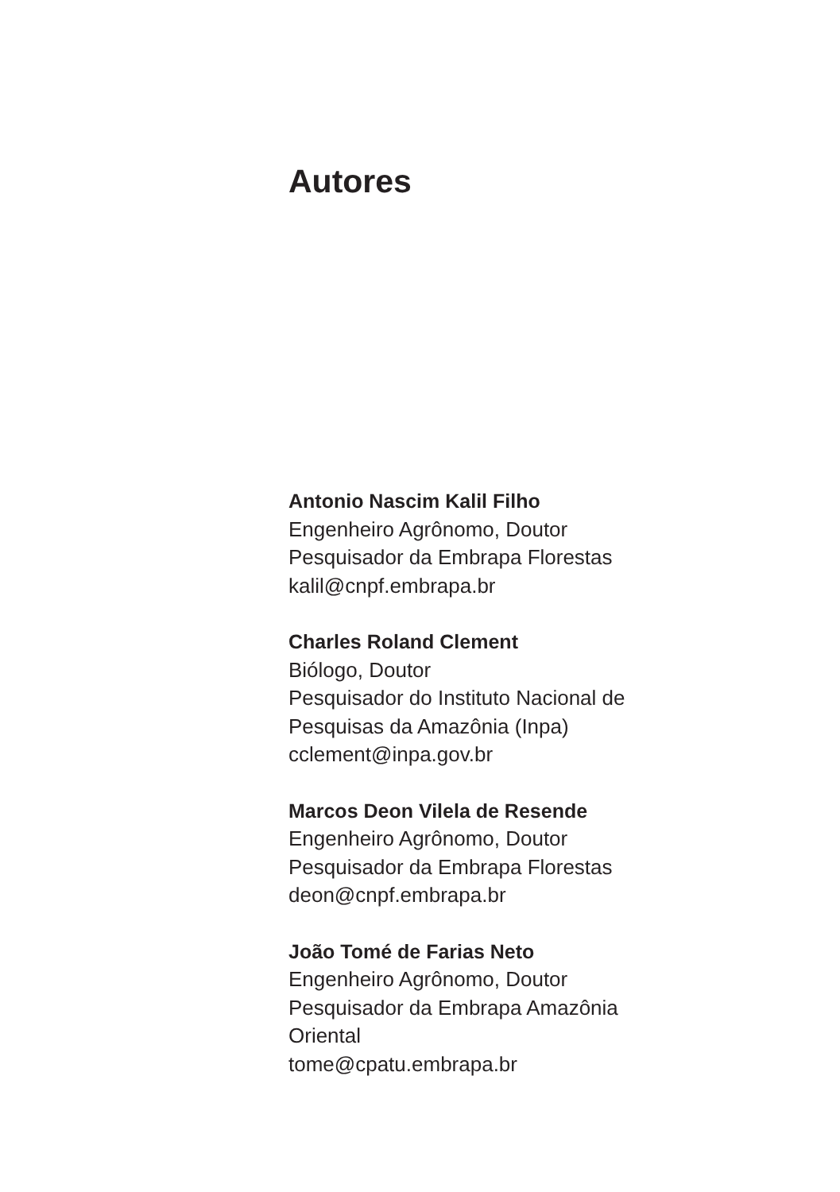Autores
Antonio Nascim Kalil Filho
Engenheiro Agrônomo, Doutor
Pesquisador da Embrapa Florestas
kalil@cnpf.embrapa.br
Charles Roland Clement
Biólogo, Doutor
Pesquisador do Instituto Nacional de
Pesquisas da Amazônia (Inpa)
cclement@inpa.gov.br
Marcos Deon Vilela de Resende
Engenheiro Agrônomo, Doutor
Pesquisador da Embrapa Florestas
deon@cnpf.embrapa.br
João Tomé de Farias Neto
Engenheiro Agrônomo, Doutor
Pesquisador da Embrapa Amazônia
Oriental
tome@cpatu.embrapa.br